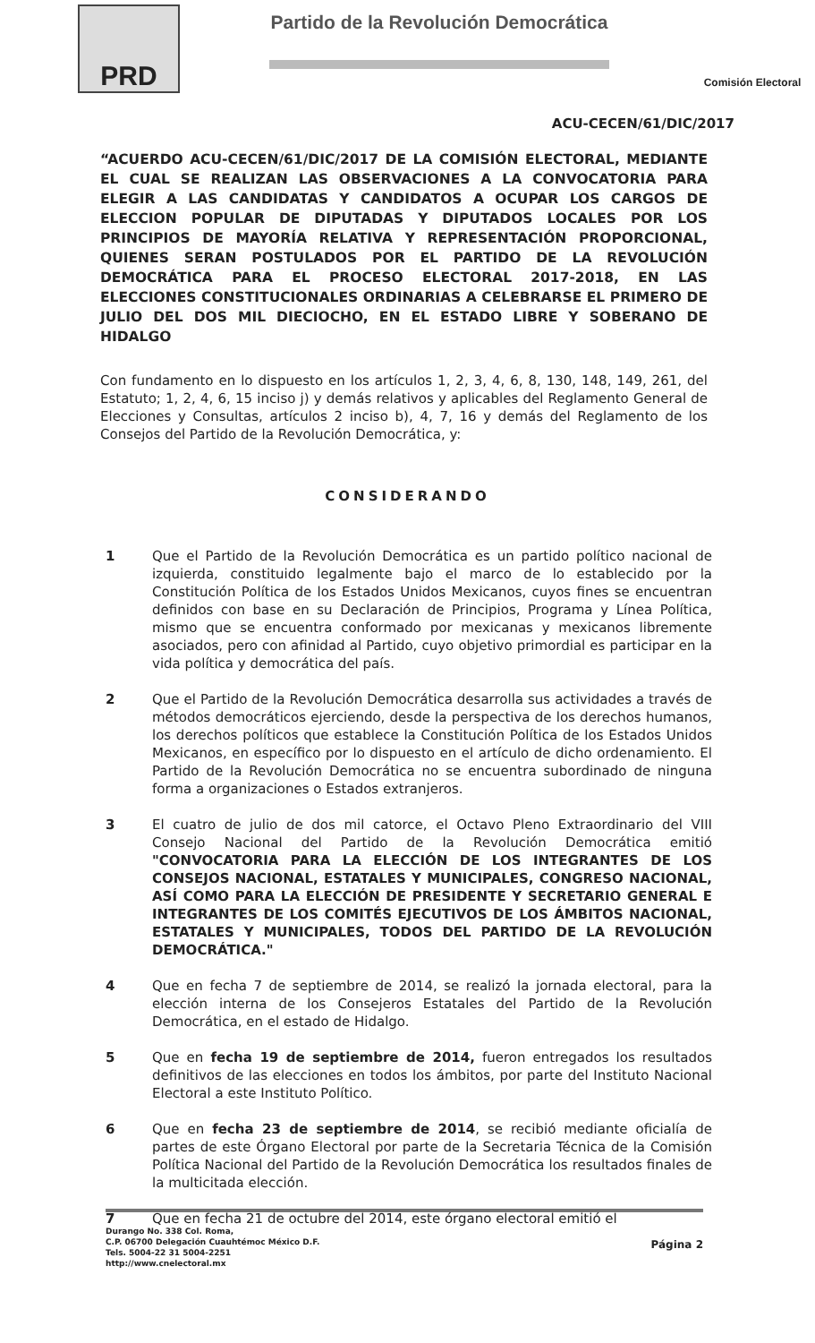PRD
Partido de la Revolución Democrática
Comisión Electoral
ACU-CECEN/61/DIC/2017
“ACUERDO ACU-CECEN/61/DIC/2017 DE LA COMISIÓN ELECTORAL, MEDIANTE EL CUAL SE REALIZAN LAS OBSERVACIONES A LA CONVOCATORIA PARA ELEGIR A LAS CANDIDATAS Y CANDIDATOS A OCUPAR LOS CARGOS DE ELECCION POPULAR DE DIPUTADAS Y DIPUTADOS LOCALES POR LOS PRINCIPIOS DE MAYORÍA RELATIVA Y REPRESENTACIÓN PROPORCIONAL, QUIENES SERAN POSTULADOS POR EL PARTIDO DE LA REVOLUCIÓN DEMOCRÁTICA PARA EL PROCESO ELECTORAL 2017-2018, EN LAS ELECCIONES CONSTITUCIONALES ORDINARIAS A CELEBRARSE EL PRIMERO DE JULIO DEL DOS MIL DIECIOCHO, EN EL ESTADO LIBRE Y SOBERANO DE HIDALGO
Con fundamento en lo dispuesto en los artículos 1, 2, 3, 4, 6, 8, 130, 148, 149, 261, del Estatuto; 1, 2, 4, 6, 15 inciso j) y demás relativos y aplicables del Reglamento General de Elecciones y Consultas, artículos 2 inciso b), 4, 7, 16 y demás del Reglamento de los Consejos del Partido de la Revolución Democrática, y:
CONSIDERANDO
1 Que el Partido de la Revolución Democrática es un partido político nacional de izquierda, constituido legalmente bajo el marco de lo establecido por la Constitución Política de los Estados Unidos Mexicanos, cuyos fines se encuentran definidos con base en su Declaración de Principios, Programa y Línea Política, mismo que se encuentra conformado por mexicanas y mexicanos libremente asociados, pero con afinidad al Partido, cuyo objetivo primordial es participar en la vida política y democrática del país.
2 Que el Partido de la Revolución Democrática desarrolla sus actividades a través de métodos democráticos ejerciendo, desde la perspectiva de los derechos humanos, los derechos políticos que establece la Constitución Política de los Estados Unidos Mexicanos, en específico por lo dispuesto en el artículo de dicho ordenamiento. El Partido de la Revolución Democrática no se encuentra subordinado de ninguna forma a organizaciones o Estados extranjeros.
3 El cuatro de julio de dos mil catorce, el Octavo Pleno Extraordinario del VIII Consejo Nacional del Partido de la Revolución Democrática emitió "CONVOCATORIA PARA LA ELECCIÓN DE LOS INTEGRANTES DE LOS CONSEJOS NACIONAL, ESTATALES Y MUNICIPALES, CONGRESO NACIONAL, ASÍ COMO PARA LA ELECCIÓN DE PRESIDENTE Y SECRETARIO GENERAL E INTEGRANTES DE LOS COMITÉS EJECUTIVOS DE LOS ÁMBITOS NACIONAL, ESTATALES Y MUNICIPALES, TODOS DEL PARTIDO DE LA REVOLUCIÓN DEMOCRÁTICA."
4 Que en fecha 7 de septiembre de 2014, se realizó la jornada electoral, para la elección interna de los Consejeros Estatales del Partido de la Revolución Democrática, en el estado de Hidalgo.
5 Que en fecha 19 de septiembre de 2014, fueron entregados los resultados definitivos de las elecciones en todos los ámbitos, por parte del Instituto Nacional Electoral a este Instituto Político.
6 Que en fecha 23 de septiembre de 2014, se recibió mediante oficialía de partes de este Órgano Electoral por parte de la Secretaria Técnica de la Comisión Política Nacional del Partido de la Revolución Democrática los resultados finales de la multicitada elección.
7 Que en fecha 21 de octubre del 2014, este órgano electoral emitió el
Durango No. 338 Col. Roma,
C.P. 06700 Delegación Cuauhtémoc México D.F.
Tels. 5004-22 31 5004-2251
http://www.cnelectoral.mx
Página 2